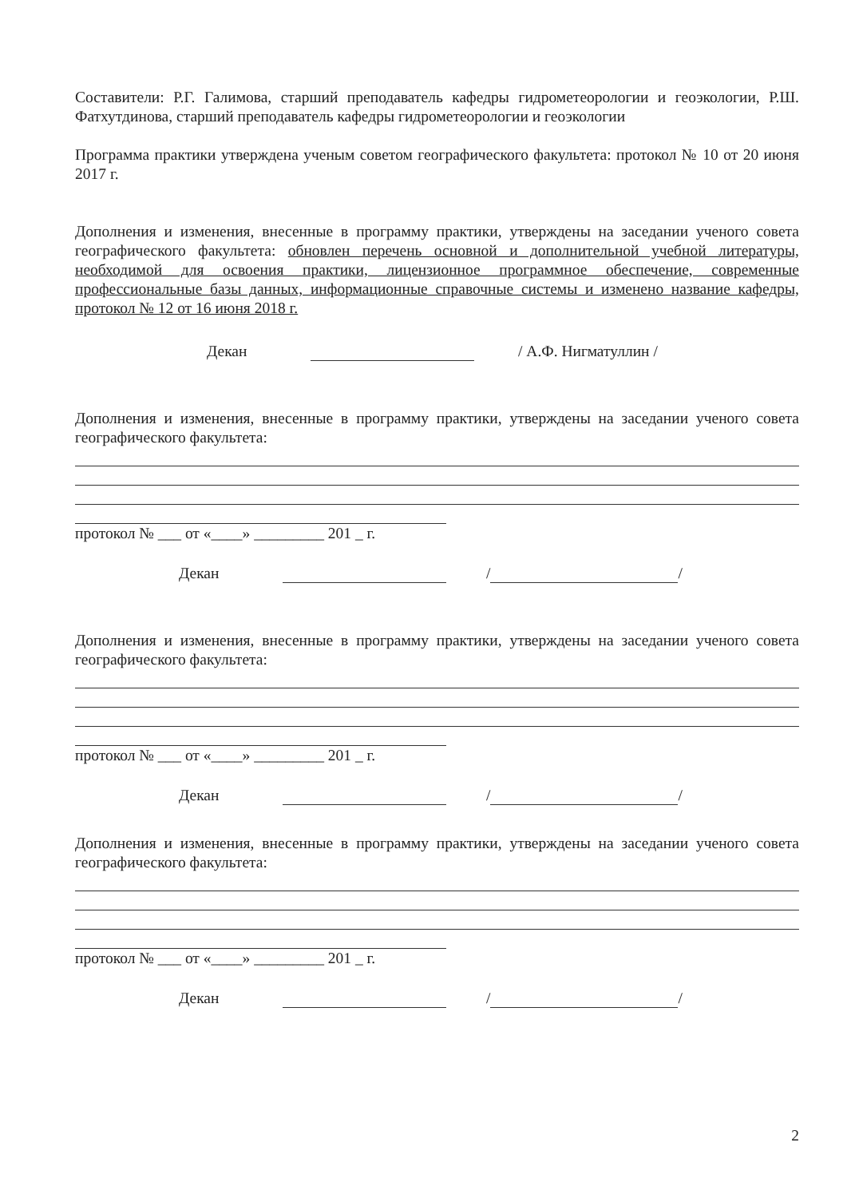Составители: Р.Г. Галимова, старший преподаватель кафедры гидрометеорологии и геоэкологии, Р.Ш. Фатхутдинова, старший преподаватель кафедры гидрометеорологии и геоэкологии
Программа практики утверждена ученым советом географического факультета: протокол № 10 от 20 июня 2017 г.
Дополнения и изменения, внесенные в программу практики, утверждены на заседании ученого совета географического факультета: обновлен перечень основной и дополнительной учебной литературы, необходимой для освоения практики, лицензионное программное обеспечение, современные профессиональные базы данных, информационные справочные системы и изменено название кафедры, протокол № 12 от 16 июня 2018 г.
Декан / А.Ф. Нигматуллин /
Дополнения и изменения, внесенные в программу практики, утверждены на заседании ученого совета географического факультета:
протокол № ___ от «____» _________ 201 _ г.
Декан / /
Дополнения и изменения, внесенные в программу практики, утверждены на заседании ученого совета географического факультета:
протокол № ___ от «____» _________ 201 _ г.
Декан / /
Дополнения и изменения, внесенные в программу практики, утверждены на заседании ученого совета географического факультета:
протокол № ___ от «____» _________ 201 _ г.
Декан / /
2